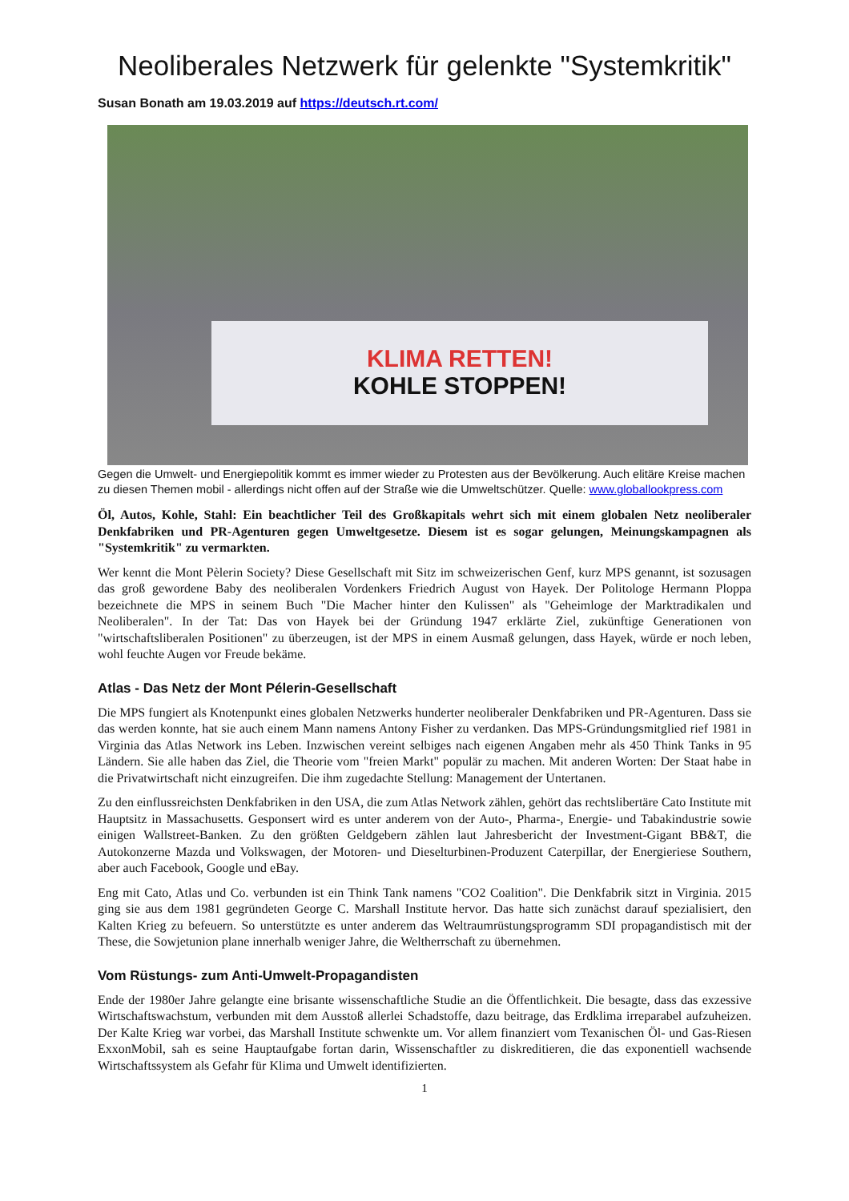Neoliberales Netzwerk für gelenkte "Systemkritik"
Susan Bonath am 19.03.2019 auf https://deutsch.rt.com/
KLIMA RETTEN!
KOHLE STOPPEN!
Gegen die Umwelt- und Energiepolitik kommt es immer wieder zu Protesten aus der Bevölkerung. Auch elitäre Kreise machen zu diesen Themen mobil - allerdings nicht offen auf der Straße wie die Umweltschützer. Quelle: www.globallookpress.com
Öl, Autos, Kohle, Stahl: Ein beachtlicher Teil des Großkapitals wehrt sich mit einem globalen Netz neoliberaler Denkfabriken und PR-Agenturen gegen Umweltgesetze. Diesem ist es sogar gelungen, Meinungskampagnen als "Systemkritik" zu vermarkten.
Wer kennt die Mont Pèlerin Society? Diese Gesellschaft mit Sitz im schweizerischen Genf, kurz MPS genannt, ist sozusagen das groß gewordene Baby des neoliberalen Vordenkers Friedrich August von Hayek. Der Politologe Hermann Ploppa bezeichnete die MPS in seinem Buch "Die Macher hinter den Kulissen" als "Geheimloge der Marktradikalen und Neoliberalen". In der Tat: Das von Hayek bei der Gründung 1947 erklärte Ziel, zukünftige Generationen von "wirtschaftsliberalen Positionen" zu überzeugen, ist der MPS in einem Ausmaß gelungen, dass Hayek, würde er noch leben, wohl feuchte Augen vor Freude bekäme.
Atlas - Das Netz der Mont Pélerin-Gesellschaft
Die MPS fungiert als Knotenpunkt eines globalen Netzwerks hunderter neoliberaler Denkfabriken und PR-Agenturen. Dass sie das werden konnte, hat sie auch einem Mann namens Antony Fisher zu verdanken. Das MPS-Gründungsmitglied rief 1981 in Virginia das Atlas Network ins Leben. Inzwischen vereint selbiges nach eigenen Angaben mehr als 450 Think Tanks in 95 Ländern. Sie alle haben das Ziel, die Theorie vom "freien Markt" populär zu machen. Mit anderen Worten: Der Staat habe in die Privatwirtschaft nicht einzugreifen. Die ihm zugedachte Stellung: Management der Untertanen.
Zu den einflussreichsten Denkfabriken in den USA, die zum Atlas Network zählen, gehört das rechtslibertäre Cato Institute mit Hauptsitz in Massachusetts. Gesponsert wird es unter anderem von der Auto-, Pharma-, Energie- und Tabakindustrie sowie einigen Wallstreet-Banken. Zu den größten Geldgebern zählen laut Jahresbericht der Investment-Gigant BB&T, die Autokonzerne Mazda und Volkswagen, der Motoren- und Dieselturbinen-Produzent Caterpillar, der Energieriese Southern, aber auch Facebook, Google und eBay.
Eng mit Cato, Atlas und Co. verbunden ist ein Think Tank namens "CO2 Coalition". Die Denkfabrik sitzt in Virginia. 2015 ging sie aus dem 1981 gegründeten George C. Marshall Institute hervor. Das hatte sich zunächst darauf spezialisiert, den Kalten Krieg zu befeuern. So unterstützte es unter anderem das Weltraumrüstungsprogramm SDI propagandistisch mit der These, die Sowjetunion plane innerhalb weniger Jahre, die Weltherrschaft zu übernehmen.
Vom Rüstungs- zum Anti-Umwelt-Propagandisten
Ende der 1980er Jahre gelangte eine brisante wissenschaftliche Studie an die Öffentlichkeit. Die besagte, dass das exzessive Wirtschaftswachstum, verbunden mit dem Ausstoß allerlei Schadstoffe, dazu beitrage, das Erdklima irreparabel aufzuheizen. Der Kalte Krieg war vorbei, das Marshall Institute schwenkte um. Vor allem finanziert vom Texanischen Öl- und Gas-Riesen ExxonMobil, sah es seine Hauptaufgabe fortan darin, Wissenschaftler zu diskreditieren, die das exponentiell wachsende Wirtschaftssystem als Gefahr für Klima und Umwelt identifizierten.
1